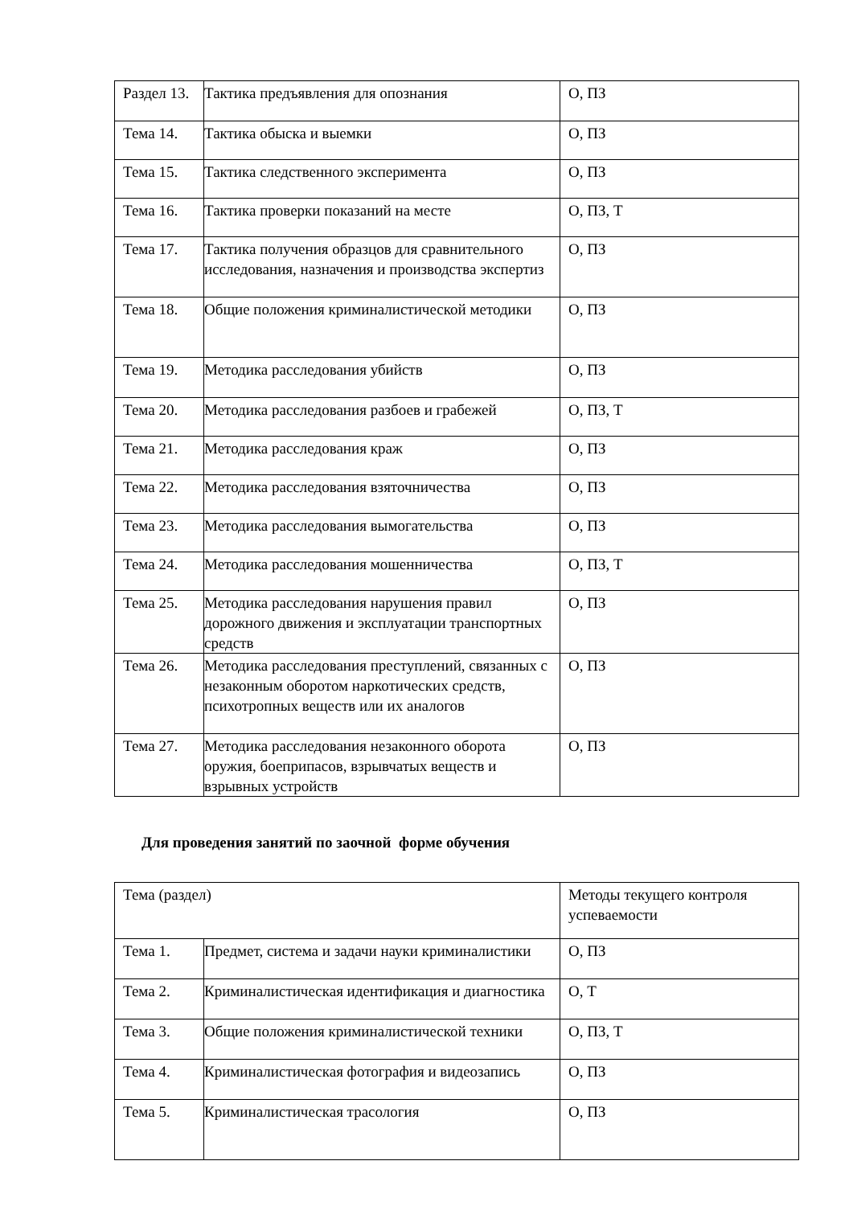| Раздел 13. | Тактика предъявления для опознания | О, ПЗ |
| Тема 14. | Тактика обыска и выемки | О, ПЗ |
| Тема 15. | Тактика следственного эксперимента | О, ПЗ |
| Тема 16. | Тактика проверки показаний на месте | О, ПЗ, Т |
| Тема 17. | Тактика получения образцов для сравнительного исследования, назначения и производства экспертиз | О, ПЗ |
| Тема 18. | Общие положения криминалистической методики | О, ПЗ |
| Тема 19. | Методика расследования убийств | О, ПЗ |
| Тема 20. | Методика расследования разбоев и грабежей | О, ПЗ, Т |
| Тема 21. | Методика расследования краж | О, ПЗ |
| Тема 22. | Методика расследования взяточничества | О, ПЗ |
| Тема 23. | Методика расследования вымогательства | О, ПЗ |
| Тема 24. | Методика расследования мошенничества | О, ПЗ, Т |
| Тема 25. | Методика расследования нарушения правил дорожного движения и эксплуатации транспортных средств | О, ПЗ |
| Тема 26. | Методика расследования преступлений, связанных с незаконным оборотом наркотических средств, психотропных веществ или их аналогов | О, ПЗ |
| Тема 27. | Методика расследования незаконного оборота оружия, боеприпасов, взрывчатых веществ и взрывных устройств | О, ПЗ |
Для проведения занятий по заочной форме обучения
| Тема (раздел) | | Методы текущего контроля успеваемости |
| Тема 1. | Предмет, система и задачи науки криминалистики | О, ПЗ |
| Тема 2. | Криминалистическая идентификация и диагностика | О, Т |
| Тема 3. | Общие положения криминалистической техники | О, ПЗ, Т |
| Тема 4. | Криминалистическая фотография и видеозапись | О, ПЗ |
| Тема 5. | Криминалистическая трасология | О, ПЗ |